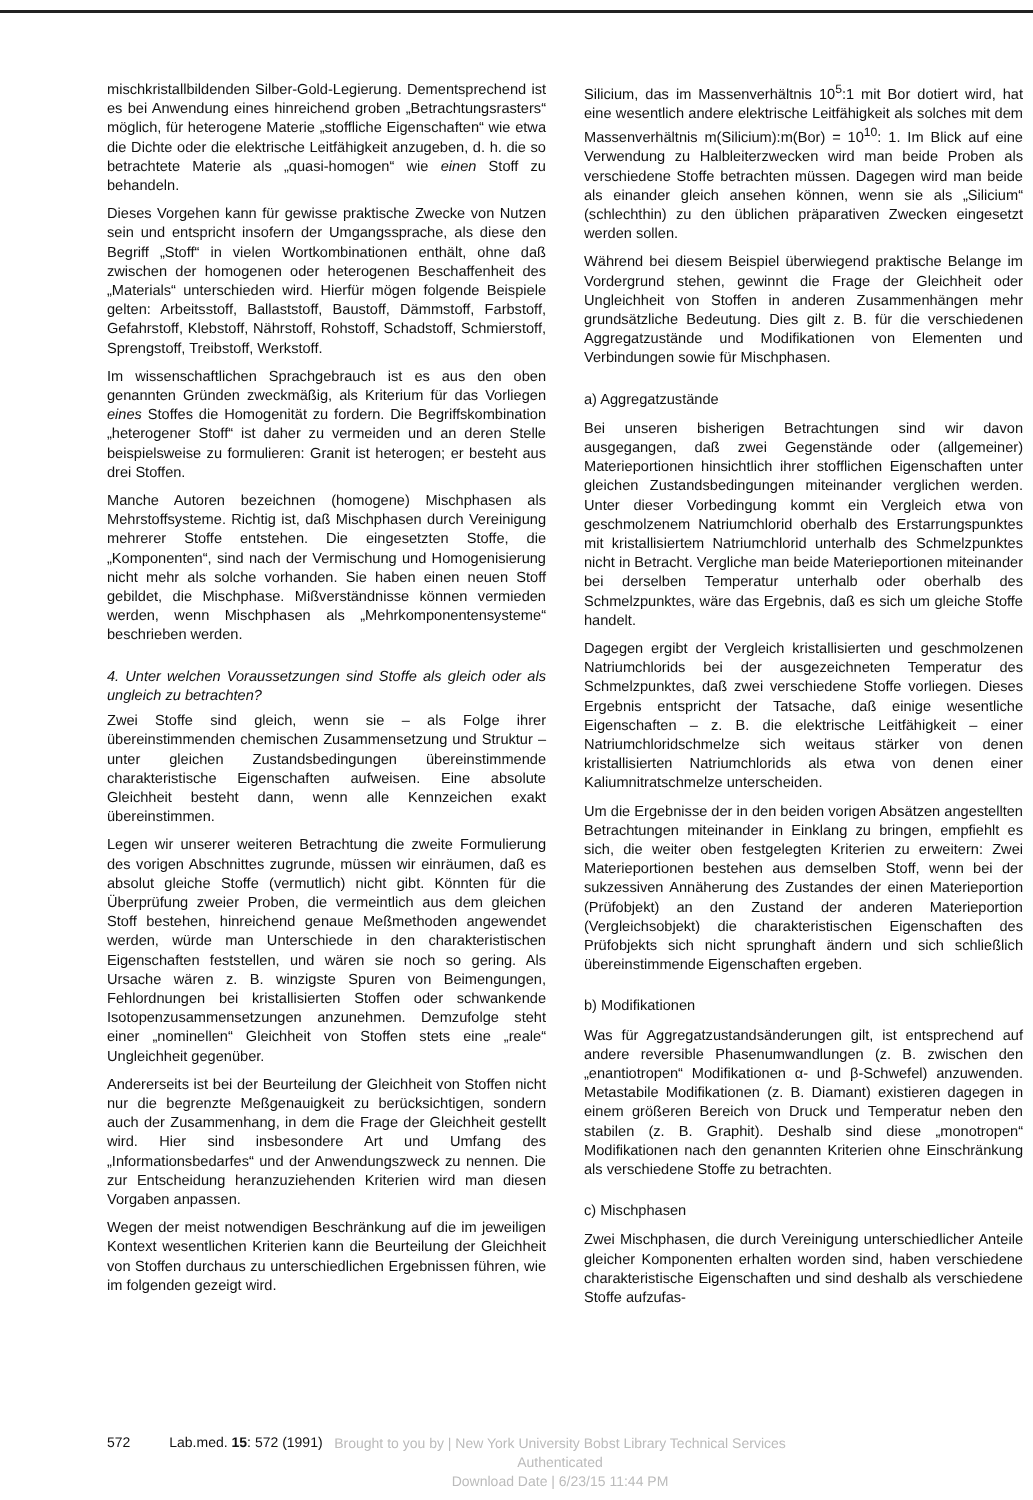mischkristallbildenden Silber-Gold-Legierung. Dementsprechend ist es bei Anwendung eines hinreichend groben „Betrachtungsrasters“ möglich, für heterogene Materie „stoffliche Eigenschaften“ wie etwa die Dichte oder die elektrische Leitfähigkeit anzugeben, d. h. die so betrachtete Materie als „quasi-homogen“ wie einen Stoff zu behandeln.
Dieses Vorgehen kann für gewisse praktische Zwecke von Nutzen sein und entspricht insofern der Umgangssprache, als diese den Begriff „Stoff“ in vielen Wortkombinationen enthält, ohne daß zwischen der homogenen oder heterogenen Beschaffenheit des „Materials“ unterschieden wird. Hierfür mögen folgende Beispiele gelten: Arbeitsstoff, Ballaststoff, Baustoff, Dämmstoff, Farbstoff, Gefahrstoff, Klebstoff, Nährstoff, Rohstoff, Schadstoff, Schmierstoff, Sprengstoff, Treibstoff, Werkstoff.
Im wissenschaftlichen Sprachgebrauch ist es aus den oben genannten Gründen zweckmäßig, als Kriterium für das Vorliegen eines Stoffes die Homogenität zu fordern. Die Begriffskombination „heterogener Stoff“ ist daher zu vermeiden und an deren Stelle beispielsweise zu formulieren: Granit ist heterogen; er besteht aus drei Stoffen.
Manche Autoren bezeichnen (homogene) Mischphasen als Mehrstoffsysteme. Richtig ist, daß Mischphasen durch Vereinigung mehrerer Stoffe entstehen. Die eingesetzten Stoffe, die „Komponenten“, sind nach der Vermischung und Homogenisierung nicht mehr als solche vorhanden. Sie haben einen neuen Stoff gebildet, die Mischphase. Mißverständnisse können vermieden werden, wenn Mischphasen als „Mehrkomponentensysteme“ beschrieben werden.
4. Unter welchen Voraussetzungen sind Stoffe als gleich oder als ungleich zu betrachten?
Zwei Stoffe sind gleich, wenn sie – als Folge ihrer übereinstimmenden chemischen Zusammensetzung und Struktur – unter gleichen Zustandsbedingungen übereinstimmende charakteristische Eigenschaften aufweisen. Eine absolute Gleichheit besteht dann, wenn alle Kennzeichen exakt übereinstimmen.
Legen wir unserer weiteren Betrachtung die zweite Formulierung des vorigen Abschnittes zugrunde, müssen wir einräumen, daß es absolut gleiche Stoffe (vermutlich) nicht gibt. Könnten für die Überprüfung zweier Proben, die vermeintlich aus dem gleichen Stoff bestehen, hinreichend genaue Meßmethoden angewendet werden, würde man Unterschiede in den charakteristischen Eigenschaften feststellen, und wären sie noch so gering. Als Ursache wären z. B. winzigste Spuren von Beimengungen, Fehlordnungen bei kristallisierten Stoffen oder schwankende Isotopenzusammensetzungen anzunehmen. Demzufolge steht einer „nominellen“ Gleichheit von Stoffen stets eine „reale“ Ungleichheit gegenüber.
Andererseits ist bei der Beurteilung der Gleichheit von Stoffen nicht nur die begrenzte Meßgenauigkeit zu berücksichtigen, sondern auch der Zusammenhang, in dem die Frage der Gleichheit gestellt wird. Hier sind insbesondere Art und Umfang des „Informationsbedarfes“ und der Anwendungszweck zu nennen. Die zur Entscheidung heranzuziehenden Kriterien wird man diesen Vorgaben anpassen.
Wegen der meist notwendigen Beschränkung auf die im jeweiligen Kontext wesentlichen Kriterien kann die Beurteilung der Gleichheit von Stoffen durchaus zu unterschiedlichen Ergebnissen führen, wie im folgenden gezeigt wird.
Silicium, das im Massenverhältnis 10<sup>5</sup>:1 mit Bor dotiert wird, hat eine wesentlich andere elektrische Leitfähigkeit als solches mit dem Massenverhältnis m(Silicium):m(Bor) = 10<sup>10</sup>: 1. Im Blick auf eine Verwendung zu Halbleiterzwecken wird man beide Proben als verschiedene Stoffe betrachten müssen. Dagegen wird man beide als einander gleich ansehen können, wenn sie als „Silicium“ (schlechthin) zu den üblichen präparativen Zwecken eingesetzt werden sollen.
Während bei diesem Beispiel überwiegend praktische Belange im Vordergrund stehen, gewinnt die Frage der Gleichheit oder Ungleichheit von Stoffen in anderen Zusammenhängen mehr grundsätzliche Bedeutung. Dies gilt z. B. für die verschiedenen Aggregatzustände und Modifikationen von Elementen und Verbindungen sowie für Mischphasen.
a) Aggregatzustände
Bei unseren bisherigen Betrachtungen sind wir davon ausgegangen, daß zwei Gegenstände oder (allgemeiner) Materieportionen hinsichtlich ihrer stofflichen Eigenschaften unter gleichen Zustandsbedingungen miteinander verglichen werden. Unter dieser Vorbedingung kommt ein Vergleich etwa von geschmolzenem Natriumchlorid oberhalb des Erstarrungspunktes mit kristallisiertem Natriumchlorid unterhalb des Schmelzpunktes nicht in Betracht. Vergliche man beide Materieportionen miteinander bei derselben Temperatur unterhalb oder oberhalb des Schmelzpunktes, wäre das Ergebnis, daß es sich um gleiche Stoffe handelt.
Dagegen ergibt der Vergleich kristallisierten und geschmolzenen Natriumchlorids bei der ausgezeichneten Temperatur des Schmelzpunktes, daß zwei verschiedene Stoffe vorliegen. Dieses Ergebnis entspricht der Tatsache, daß einige wesentliche Eigenschaften – z. B. die elektrische Leitfähigkeit – einer Natriumchloridschmelze sich weitaus stärker von denen kristallisierten Natriumchlorids als etwa von denen einer Kaliumnitratschmelze unterscheiden.
Um die Ergebnisse der in den beiden vorigen Absätzen angestellten Betrachtungen miteinander in Einklang zu bringen, empfiehlt es sich, die weiter oben festgelegten Kriterien zu erweitern: Zwei Materieportionen bestehen aus demselben Stoff, wenn bei der sukzessiven Annäherung des Zustandes der einen Materieportion (Prüfobjekt) an den Zustand der anderen Materieportion (Vergleichsobjekt) die charakteristischen Eigenschaften des Prüfobjekts sich nicht sprunghaft ändern und sich schließlich übereinstimmende Eigenschaften ergeben.
b) Modifikationen
Was für Aggregatzustandsänderungen gilt, ist entsprechend auf andere reversible Phasenumwandlungen (z. B. zwischen den „enantiotropen“ Modifikationen α- und β-Schwefel) anzuwenden. Metastabile Modifikationen (z. B. Diamant) existieren dagegen in einem größeren Bereich von Druck und Temperatur neben den stabilen (z. B. Graphit). Deshalb sind diese „monotropen“ Modifikationen nach den genannten Kriterien ohne Einschränkung als verschiedene Stoffe zu betrachten.
c) Mischphasen
Zwei Mischphasen, die durch Vereinigung unterschiedlicher Anteile gleicher Komponenten erhalten worden sind, haben verschiedene charakteristische Eigenschaften und sind deshalb als verschiedene Stoffe aufzufas-
572 Lab.med. 15: 572 (1991)
Brought to you by | New York University Bobst Library Technical Services
Authenticated
Download Date | 6/23/15 11:44 PM